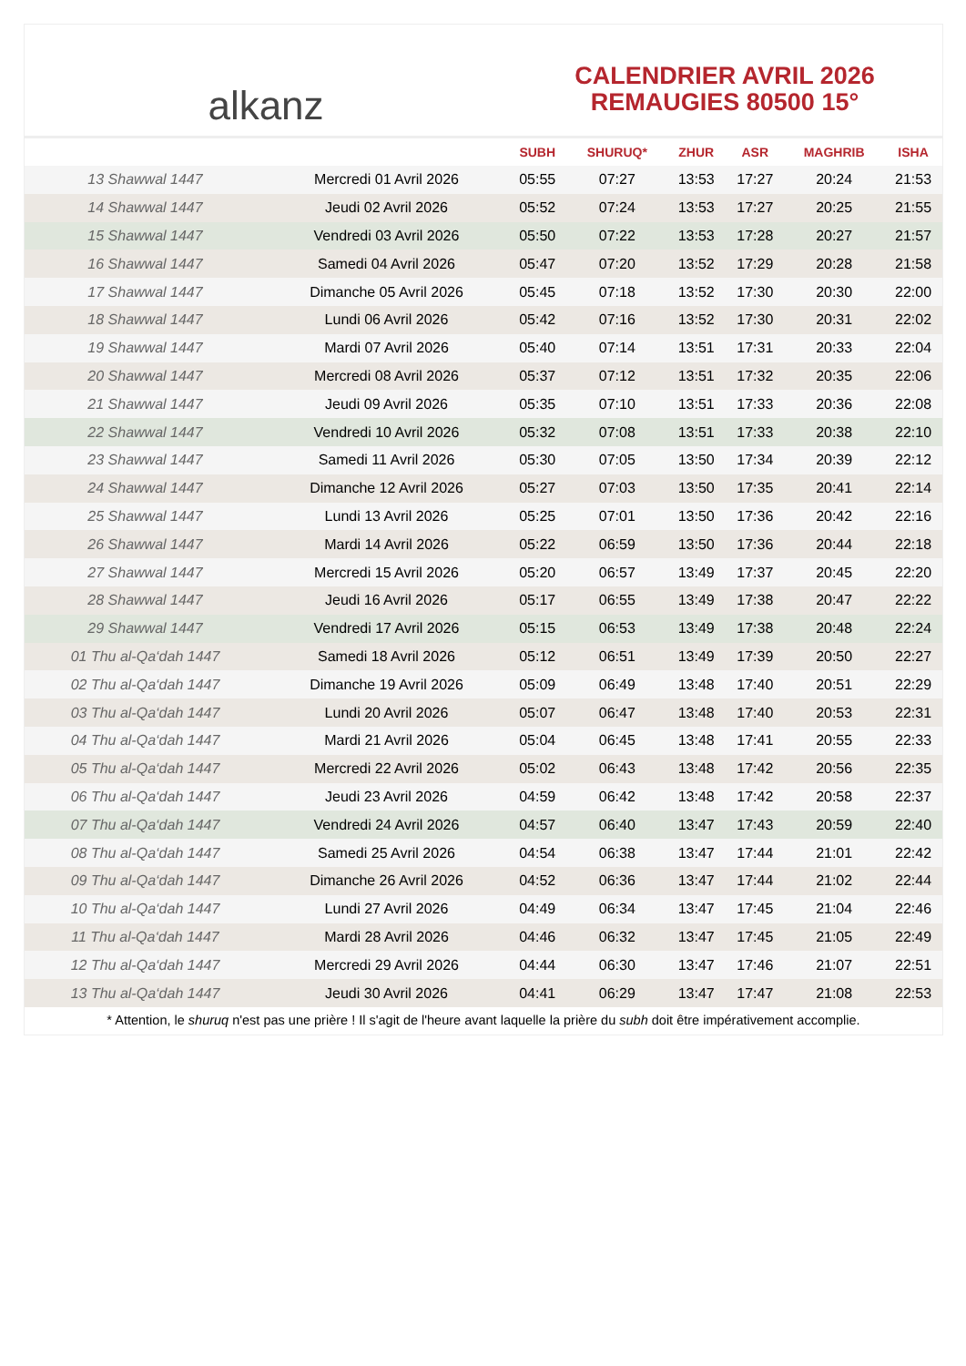alkanz
CALENDRIER AVRIL 2026
REMAUGIES 80500 15°
| | | SUBH | SHURUQ* | ZHUR | ASR | MAGHRIB | ISHA |
| --- | --- | --- | --- | --- | --- | --- | --- |
| 13 Shawwal 1447 | Mercredi 01 Avril 2026 | 05:55 | 07:27 | 13:53 | 17:27 | 20:24 | 21:53 |
| 14 Shawwal 1447 | Jeudi 02 Avril 2026 | 05:52 | 07:24 | 13:53 | 17:27 | 20:25 | 21:55 |
| 15 Shawwal 1447 | Vendredi 03 Avril 2026 | 05:50 | 07:22 | 13:53 | 17:28 | 20:27 | 21:57 |
| 16 Shawwal 1447 | Samedi 04 Avril 2026 | 05:47 | 07:20 | 13:52 | 17:29 | 20:28 | 21:58 |
| 17 Shawwal 1447 | Dimanche 05 Avril 2026 | 05:45 | 07:18 | 13:52 | 17:30 | 20:30 | 22:00 |
| 18 Shawwal 1447 | Lundi 06 Avril 2026 | 05:42 | 07:16 | 13:52 | 17:30 | 20:31 | 22:02 |
| 19 Shawwal 1447 | Mardi 07 Avril 2026 | 05:40 | 07:14 | 13:51 | 17:31 | 20:33 | 22:04 |
| 20 Shawwal 1447 | Mercredi 08 Avril 2026 | 05:37 | 07:12 | 13:51 | 17:32 | 20:35 | 22:06 |
| 21 Shawwal 1447 | Jeudi 09 Avril 2026 | 05:35 | 07:10 | 13:51 | 17:33 | 20:36 | 22:08 |
| 22 Shawwal 1447 | Vendredi 10 Avril 2026 | 05:32 | 07:08 | 13:51 | 17:33 | 20:38 | 22:10 |
| 23 Shawwal 1447 | Samedi 11 Avril 2026 | 05:30 | 07:05 | 13:50 | 17:34 | 20:39 | 22:12 |
| 24 Shawwal 1447 | Dimanche 12 Avril 2026 | 05:27 | 07:03 | 13:50 | 17:35 | 20:41 | 22:14 |
| 25 Shawwal 1447 | Lundi 13 Avril 2026 | 05:25 | 07:01 | 13:50 | 17:36 | 20:42 | 22:16 |
| 26 Shawwal 1447 | Mardi 14 Avril 2026 | 05:22 | 06:59 | 13:50 | 17:36 | 20:44 | 22:18 |
| 27 Shawwal 1447 | Mercredi 15 Avril 2026 | 05:20 | 06:57 | 13:49 | 17:37 | 20:45 | 22:20 |
| 28 Shawwal 1447 | Jeudi 16 Avril 2026 | 05:17 | 06:55 | 13:49 | 17:38 | 20:47 | 22:22 |
| 29 Shawwal 1447 | Vendredi 17 Avril 2026 | 05:15 | 06:53 | 13:49 | 17:38 | 20:48 | 22:24 |
| 01 Thu al-Qa‘dah 1447 | Samedi 18 Avril 2026 | 05:12 | 06:51 | 13:49 | 17:39 | 20:50 | 22:27 |
| 02 Thu al-Qa‘dah 1447 | Dimanche 19 Avril 2026 | 05:09 | 06:49 | 13:48 | 17:40 | 20:51 | 22:29 |
| 03 Thu al-Qa‘dah 1447 | Lundi 20 Avril 2026 | 05:07 | 06:47 | 13:48 | 17:40 | 20:53 | 22:31 |
| 04 Thu al-Qa‘dah 1447 | Mardi 21 Avril 2026 | 05:04 | 06:45 | 13:48 | 17:41 | 20:55 | 22:33 |
| 05 Thu al-Qa‘dah 1447 | Mercredi 22 Avril 2026 | 05:02 | 06:43 | 13:48 | 17:42 | 20:56 | 22:35 |
| 06 Thu al-Qa‘dah 1447 | Jeudi 23 Avril 2026 | 04:59 | 06:42 | 13:48 | 17:42 | 20:58 | 22:37 |
| 07 Thu al-Qa‘dah 1447 | Vendredi 24 Avril 2026 | 04:57 | 06:40 | 13:47 | 17:43 | 20:59 | 22:40 |
| 08 Thu al-Qa‘dah 1447 | Samedi 25 Avril 2026 | 04:54 | 06:38 | 13:47 | 17:44 | 21:01 | 22:42 |
| 09 Thu al-Qa‘dah 1447 | Dimanche 26 Avril 2026 | 04:52 | 06:36 | 13:47 | 17:44 | 21:02 | 22:44 |
| 10 Thu al-Qa‘dah 1447 | Lundi 27 Avril 2026 | 04:49 | 06:34 | 13:47 | 17:45 | 21:04 | 22:46 |
| 11 Thu al-Qa‘dah 1447 | Mardi 28 Avril 2026 | 04:46 | 06:32 | 13:47 | 17:45 | 21:05 | 22:49 |
| 12 Thu al-Qa‘dah 1447 | Mercredi 29 Avril 2026 | 04:44 | 06:30 | 13:47 | 17:46 | 21:07 | 22:51 |
| 13 Thu al-Qa‘dah 1447 | Jeudi 30 Avril 2026 | 04:41 | 06:29 | 13:47 | 17:47 | 21:08 | 22:53 |
* Attention, le shuruq n'est pas une prière ! Il s'agit de l'heure avant laquelle la prière du subh doit être impérativement accomplie.